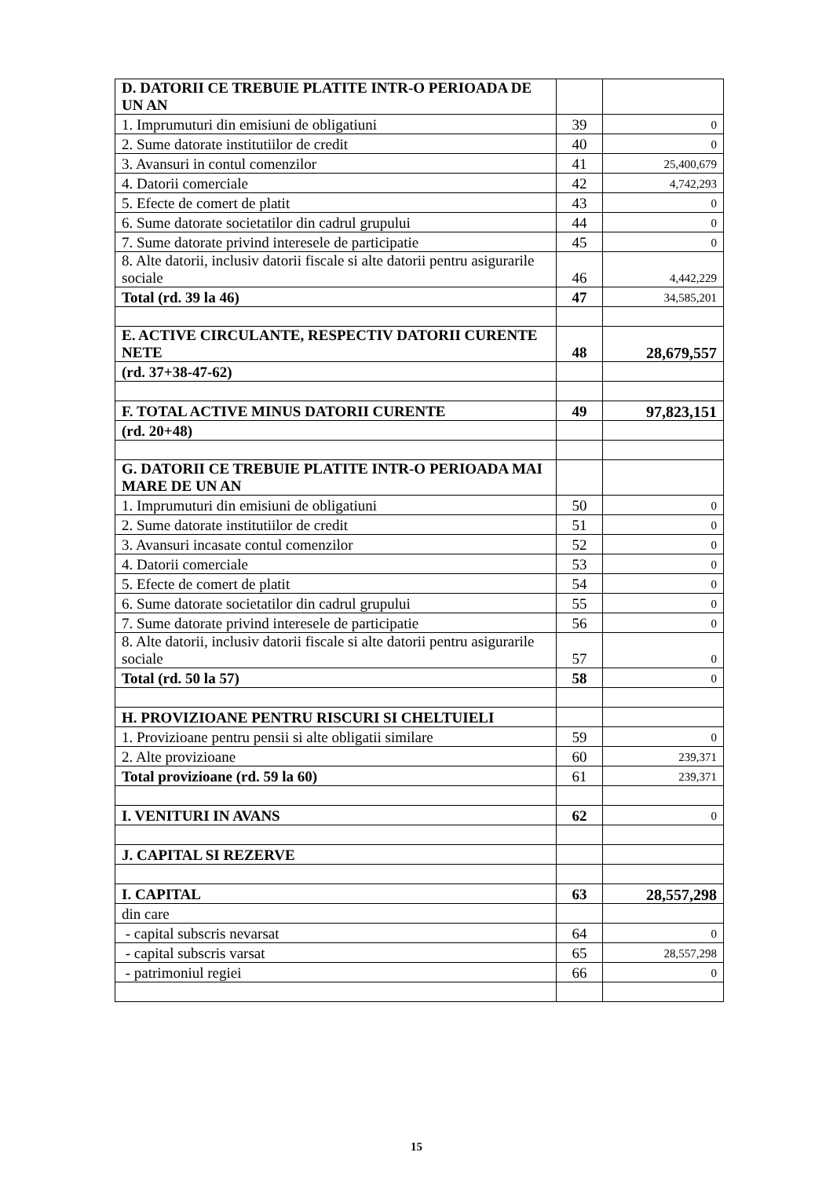| D. DATORII CE TREBUIE PLATITE INTR-O PERIOADA DE UN AN | | |
| 1. Imprumuturi din emisiuni de obligatiuni | 39 | 0 |
| 2. Sume datorate institutiilor de credit | 40 | 0 |
| 3. Avansuri in contul comenzilor | 41 | 25,400,679 |
| 4. Datorii comerciale | 42 | 4,742,293 |
| 5. Efecte de comert de platit | 43 | 0 |
| 6. Sume datorate societatilor din cadrul grupului | 44 | 0 |
| 7. Sume datorate privind interesele de participatie | 45 | 0 |
| 8. Alte datorii, inclusiv datorii fiscale si alte datorii pentru asigurarile sociale | 46 | 4,442,229 |
| Total (rd. 39 la 46) | 47 | 34,585,201 |
| E. ACTIVE CIRCULANTE, RESPECTIV DATORII CURENTE NETE | 48 | 28,679,557 |
| (rd. 37+38-47-62) | | |
| F. TOTAL ACTIVE MINUS DATORII CURENTE | 49 | 97,823,151 |
| (rd. 20+48) | | |
| G. DATORII CE TREBUIE PLATITE INTR-O PERIOADA MAI MARE DE UN AN | | |
| 1. Imprumuturi din emisiuni de obligatiuni | 50 | 0 |
| 2. Sume datorate institutiilor de credit | 51 | 0 |
| 3. Avansuri incasate contul comenzilor | 52 | 0 |
| 4. Datorii comerciale | 53 | 0 |
| 5. Efecte de comert de platit | 54 | 0 |
| 6. Sume datorate societatilor din cadrul grupului | 55 | 0 |
| 7. Sume datorate privind interesele de participatie | 56 | 0 |
| 8. Alte datorii, inclusiv datorii fiscale si alte datorii pentru asigurarile sociale | 57 | 0 |
| Total (rd. 50 la 57) | 58 | 0 |
| H. PROVIZIOANE PENTRU RISCURI SI CHELTUIELI | | |
| 1. Provizioane pentru pensii si alte obligatii similare | 59 | 0 |
| 2. Alte provizioane | 60 | 239,371 |
| Total provizioane (rd. 59 la 60) | 61 | 239,371 |
| I. VENITURI IN AVANS | 62 | 0 |
| J. CAPITAL SI REZERVE | | |
| I. CAPITAL | 63 | 28,557,298 |
| din care | | |
| - capital subscris nevarsat | 64 | 0 |
| - capital subscris varsat | 65 | 28,557,298 |
| - patrimoniul regiei | 66 | 0 |
15